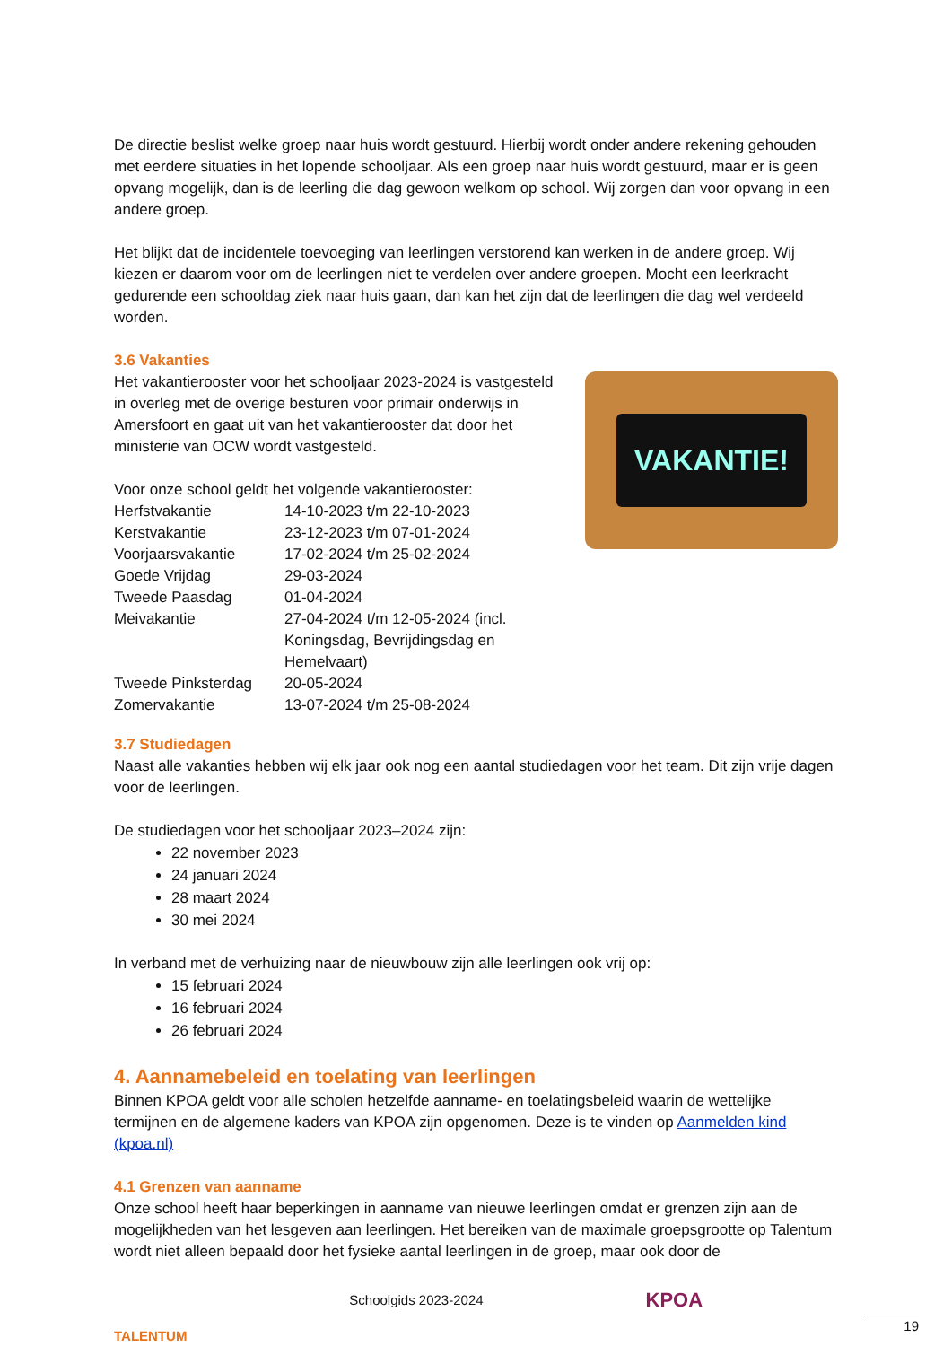De directie beslist welke groep naar huis wordt gestuurd. Hierbij wordt onder andere rekening gehouden met eerdere situaties in het lopende schooljaar. Als een groep naar huis wordt gestuurd, maar er is geen opvang mogelijk, dan is de leerling die dag gewoon welkom op school. Wij zorgen dan voor opvang in een andere groep.
Het blijkt dat de incidentele toevoeging van leerlingen verstorend kan werken in de andere groep. Wij kiezen er daarom voor om de leerlingen niet te verdelen over andere groepen. Mocht een leerkracht gedurende een schooldag ziek naar huis gaan, dan kan het zijn dat de leerlingen die dag wel verdeeld worden.
3.6 Vakanties
VAKANTIE!
Het vakantierooster voor het schooljaar 2023-2024 is vastgesteld in overleg met de overige besturen voor primair onderwijs in Amersfoort en gaat uit van het vakantierooster dat door het ministerie van OCW wordt vastgesteld.
Voor onze school geldt het volgende vakantierooster:
| Herfstvakantie | 14-10-2023 t/m 22-10-2023 |
| Kerstvakantie | 23-12-2023 t/m 07-01-2024 |
| Voorjaarsvakantie | 17-02-2024 t/m 25-02-2024 |
| Goede Vrijdag | 29-03-2024 |
| Tweede Paasdag | 01-04-2024 |
| Meivakantie | 27-04-2024 t/m 12-05-2024 (incl. Koningsdag, Bevrijdingsdag en Hemelvaart) |
| Tweede Pinksterdag | 20-05-2024 |
| Zomervakantie | 13-07-2024 t/m 25-08-2024 |
3.7 Studiedagen
Naast alle vakanties hebben wij elk jaar ook nog een aantal studiedagen voor het team. Dit zijn vrije dagen voor de leerlingen.
De studiedagen voor het schooljaar 2023–2024 zijn:
22 november 2023
24 januari 2024
28 maart 2024
30 mei 2024
In verband met de verhuizing naar de nieuwbouw zijn alle leerlingen ook vrij op:
15 februari 2024
16 februari 2024
26 februari 2024
4. Aannamebeleid en toelating van leerlingen
Binnen KPOA geldt voor alle scholen hetzelfde aanname- en toelatingsbeleid waarin de wettelijke termijnen en de algemene kaders van KPOA zijn opgenomen. Deze is te vinden op Aanmelden kind (kpoa.nl)
4.1 Grenzen van aanname
Onze school heeft haar beperkingen in aanname van nieuwe leerlingen omdat er grenzen zijn aan de mogelijkheden van het lesgeven aan leerlingen. Het bereiken van de maximale groepsgrootte op Talentum wordt niet alleen bepaald door het fysieke aantal leerlingen in de groep, maar ook door de
TALENTUM
Schoolgids 2023-2024
KPOA
19